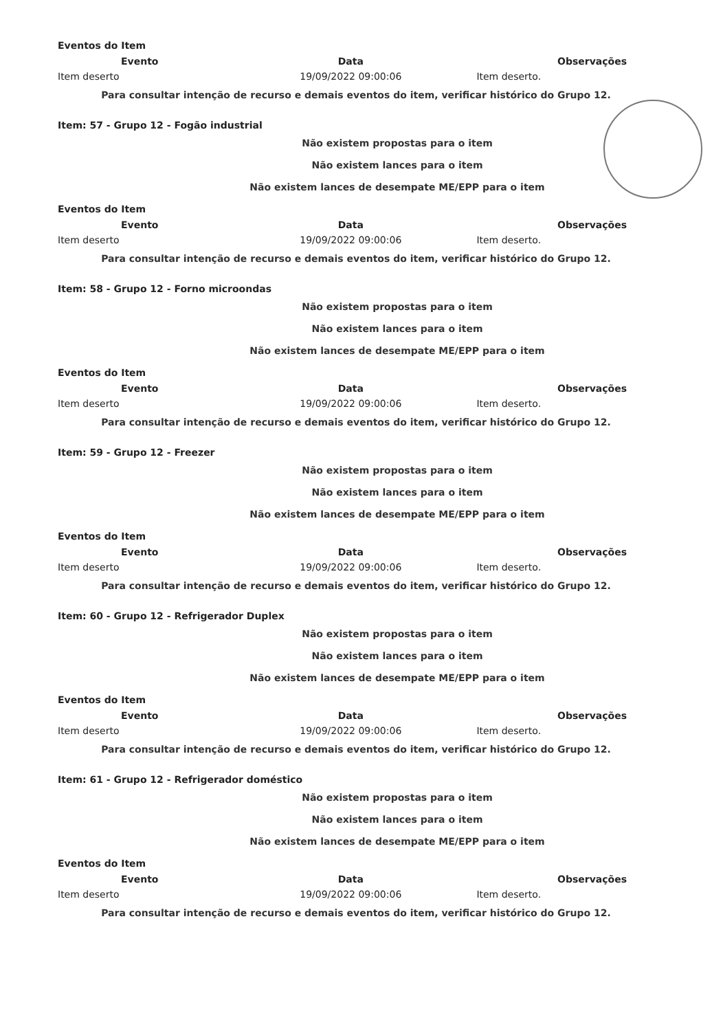Eventos do Item
| Evento | Data | Observações |
| --- | --- | --- |
| Item deserto | 19/09/2022 09:00:06 | Item deserto. |
Para consultar intenção de recurso e demais eventos do item, verificar histórico do Grupo 12.
Item: 57 - Grupo 12 - Fogão industrial
Não existem propostas para o item
Não existem lances para o item
Não existem lances de desempate ME/EPP para o item
Eventos do Item
| Evento | Data | Observações |
| --- | --- | --- |
| Item deserto | 19/09/2022 09:00:06 | Item deserto. |
Para consultar intenção de recurso e demais eventos do item, verificar histórico do Grupo 12.
Item: 58 - Grupo 12 - Forno microondas
Não existem propostas para o item
Não existem lances para o item
Não existem lances de desempate ME/EPP para o item
Eventos do Item
| Evento | Data | Observações |
| --- | --- | --- |
| Item deserto | 19/09/2022 09:00:06 | Item deserto. |
Para consultar intenção de recurso e demais eventos do item, verificar histórico do Grupo 12.
Item: 59 - Grupo 12 - Freezer
Não existem propostas para o item
Não existem lances para o item
Não existem lances de desempate ME/EPP para o item
Eventos do Item
| Evento | Data | Observações |
| --- | --- | --- |
| Item deserto | 19/09/2022 09:00:06 | Item deserto. |
Para consultar intenção de recurso e demais eventos do item, verificar histórico do Grupo 12.
Item: 60 - Grupo 12 - Refrigerador Duplex
Não existem propostas para o item
Não existem lances para o item
Não existem lances de desempate ME/EPP para o item
Eventos do Item
| Evento | Data | Observações |
| --- | --- | --- |
| Item deserto | 19/09/2022 09:00:06 | Item deserto. |
Para consultar intenção de recurso e demais eventos do item, verificar histórico do Grupo 12.
Item: 61 - Grupo 12 - Refrigerador doméstico
Não existem propostas para o item
Não existem lances para o item
Não existem lances de desempate ME/EPP para o item
Eventos do Item
| Evento | Data | Observações |
| --- | --- | --- |
| Item deserto | 19/09/2022 09:00:06 | Item deserto. |
Para consultar intenção de recurso e demais eventos do item, verificar histórico do Grupo 12.